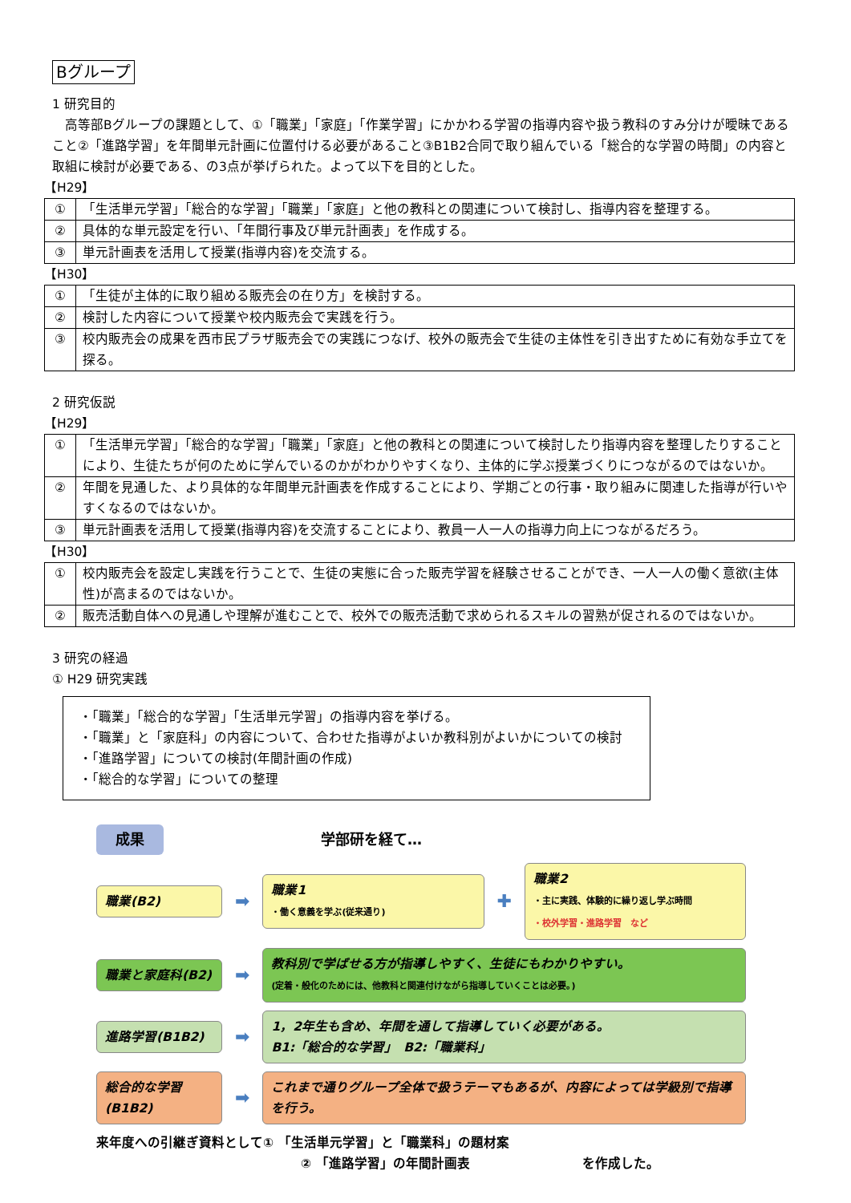Bグループ
1 研究目的
　高等部Bグループの課題として、①「職業」「家庭」「作業学習」にかかわる学習の指導内容や扱う教科のすみ分けが曖昧であること②「進路学習」を年間単元計画に位置付ける必要があること③B1B2合同で取り組んでいる「総合的な学習の時間」の内容と取組に検討が必要である、の3点が挙げられた。よって以下を目的とした。
【H29】
| ① | 「生活単元学習」「総合的な学習」「職業」「家庭」と他の教科との関連について検討し、指導内容を整理する。 |
| ② | 具体的な単元設定を行い、「年間行事及び単元計画表」を作成する。 |
| ③ | 単元計画表を活用して授業(指導内容)を交流する。 |
【H30】
| ① | 「生徒が主体的に取り組める販売会の在り方」を検討する。 |
| ② | 検討した内容について授業や校内販売会で実践を行う。 |
| ③ | 校内販売会の成果を西市民プラザ販売会での実践につなげ、校外の販売会で生徒の主体性を引き出すために有効な手立てを探る。 |
2 研究仮説
【H29】
| ① | 「生活単元学習」「総合的な学習」「職業」「家庭」と他の教科との関連について検討したり指導内容を整理したりすることにより、生徒たちが何のために学んでいるのかがわかりやすくなり、主体的に学ぶ授業づくりにつながるのではないか。 |
| ② | 年間を見通した、より具体的な年間単元計画表を作成することにより、学期ごとの行事・取り組みに関連した指導が行いやすくなるのではないか。 |
| ③ | 単元計画表を活用して授業(指導内容)を交流することにより、教員一人一人の指導力向上につながるだろう。 |
【H30】
| ① | 校内販売会を設定し実践を行うことで、生徒の実態に合った販売学習を経験させることができ、一人一人の働く意欲(主体性)が高まるのではないか。 |
| ② | 販売活動自体への見通しや理解が進むことで、校外での販売活動で求められるスキルの習熟が促されるのではないか。 |
3 研究の経過
① H29 研究実践
・「職業」「総合的な学習」「生活単元学習」の指導内容を挙げる。
・「職業」と「家庭科」の内容について、合わせた指導がよいか教科別がよいかについての検討
・「進路学習」についての検討(年間計画の作成)
・「総合的な学習」についての整理
成果 学部研を経て…
職業(B2)
➡
職業1
・働く意義を学ぶ(従来通り)
✚
職業2
・主に実践、体験的に繰り返し学ぶ時間
・校外学習・進路学習　など
職業と家庭科(B2)
➡
教科別で学ばせる方が指導しやすく、生徒にもわかりやすい。
(定着・般化のためには、他教科と関連付けながら指導していくことは必要。)
進路学習(B1B2)
➡
1，2年生も含め、年間を通して指導していく必要がある。
B1:「総合的な学習」　B2:「職業科」
総合的な学習(B1B2)
➡
これまで通りグループ全体で扱うテーマもあるが、内容によっては学級別で指導を行う。
来年度への引継ぎ資料として① 「生活単元学習」と「職業科」の題材案
② 「進路学習」の年間計画表 を作成した。